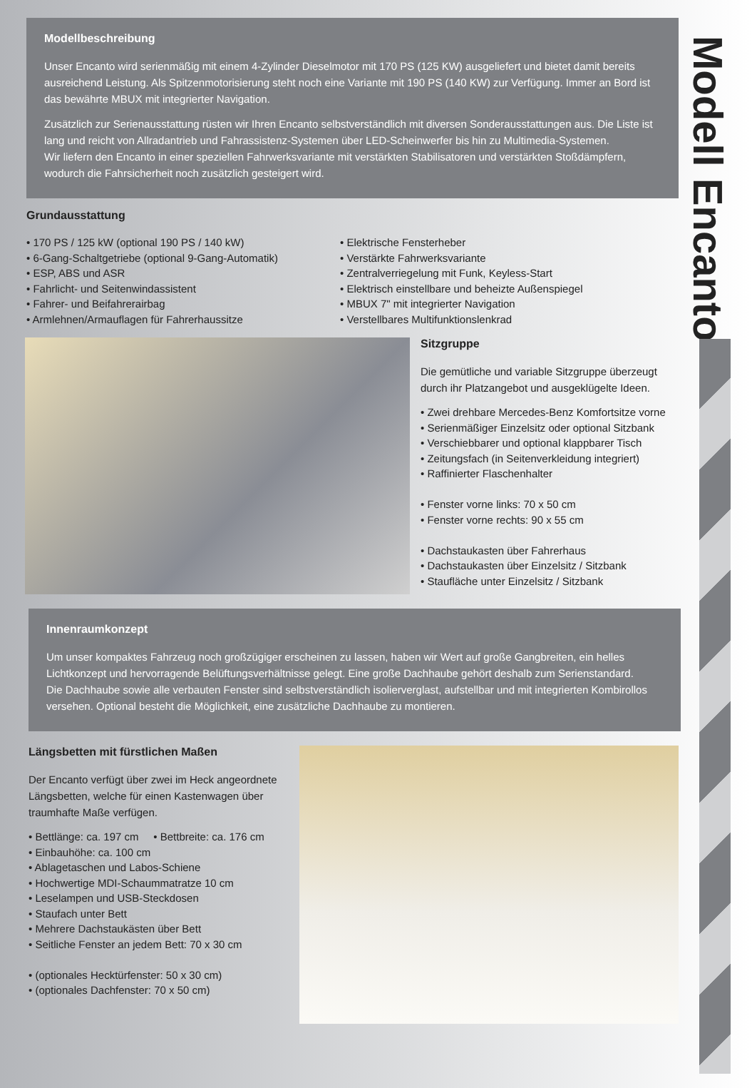Modell Encanto
Modellbeschreibung
Unser Encanto wird serienmäßig mit einem 4-Zylinder Dieselmotor mit 170 PS (125 KW) ausgeliefert und bietet damit bereits ausreichend Leistung. Als Spitzenmotorisierung steht noch eine Variante mit 190 PS (140 KW) zur Verfügung. Immer an Bord ist das bewährte MBUX mit integrierter Navigation.
Zusätzlich zur Serienausstattung rüsten wir Ihren Encanto selbstverständlich mit diversen Sonderausstattungen aus. Die Liste ist lang und reicht von Allradantrieb und Fahrassistenz-Systemen über LED-Scheinwerfer bis hin zu Multimedia-Systemen.
Wir liefern den Encanto in einer speziellen Fahrwerksvariante mit verstärkten Stabilisatoren und verstärkten Stoßdämpfern, wodurch die Fahrsicherheit noch zusätzlich gesteigert wird.
Grundausstattung
• 170 PS / 125 kW (optional 190 PS / 140 kW)
• 6-Gang-Schaltgetriebe (optional 9-Gang-Automatik)
• ESP, ABS und ASR
• Fahrlicht- und Seitenwindassistent
• Fahrer- und Beifahrerairbag
• Armlehnen/Armauflagen für Fahrerhaussitze
• Elektrische Fensterheber
• Verstärkte Fahrwerksvariante
• Zentralverriegelung mit Funk, Keyless-Start
• Elektrisch einstellbare und beheizte Außenspiegel
• MBUX 7" mit integrierter Navigation
• Verstellbares Multifunktionslenkrad
Sitzgruppe
Die gemütliche und variable Sitzgruppe überzeugt durch ihr Platzangebot und ausgeklügelte Ideen.
• Zwei drehbare Mercedes-Benz Komfortsitze vorne
• Serienmäßiger Einzelsitz oder optional Sitzbank
• Verschiebbarer und optional klappbarer Tisch
• Zeitungsfach (in Seitenverkleidung integriert)
• Raffinierter Flaschenhalter
• Fenster vorne links: 70 x 50 cm
• Fenster vorne rechts: 90 x 55 cm
• Dachstaukasten über Fahrerhaus
• Dachstaukasten über Einzelsitz / Sitzbank
• Staufläche unter Einzelsitz / Sitzbank
Innenraumkonzept
Um unser kompaktes Fahrzeug noch großzügiger erscheinen zu lassen, haben wir Wert auf große Gangbreiten, ein helles Lichtkonzept und hervorragende Belüftungsverhältnisse gelegt. Eine große Dachhaube gehört deshalb zum Serienstandard.
Die Dachhaube sowie alle verbauten Fenster sind selbstverständlich isolierverglast, aufstellbar und mit integrierten Kombirollos versehen. Optional besteht die Möglichkeit, eine zusätzliche Dachhaube zu montieren.
Längsbetten mit fürstlichen Maßen
Der Encanto verfügt über zwei im Heck angeordnete Längsbetten, welche für einen Kastenwagen über traumhafte Maße verfügen.
• Bettlänge: ca. 197 cm • Bettbreite: ca. 176 cm
• Einbauhöhe: ca. 100 cm
• Ablagetaschen und Labos-Schiene
• Hochwertige MDI-Schaummatratze 10 cm
• Leselampen und USB-Steckdosen
• Staufach unter Bett
• Mehrere Dachstaukästen über Bett
• Seitliche Fenster an jedem Bett: 70 x 30 cm
• (optionales Hecktürfenster: 50 x 30 cm)
• (optionales Dachfenster: 70 x 50 cm)